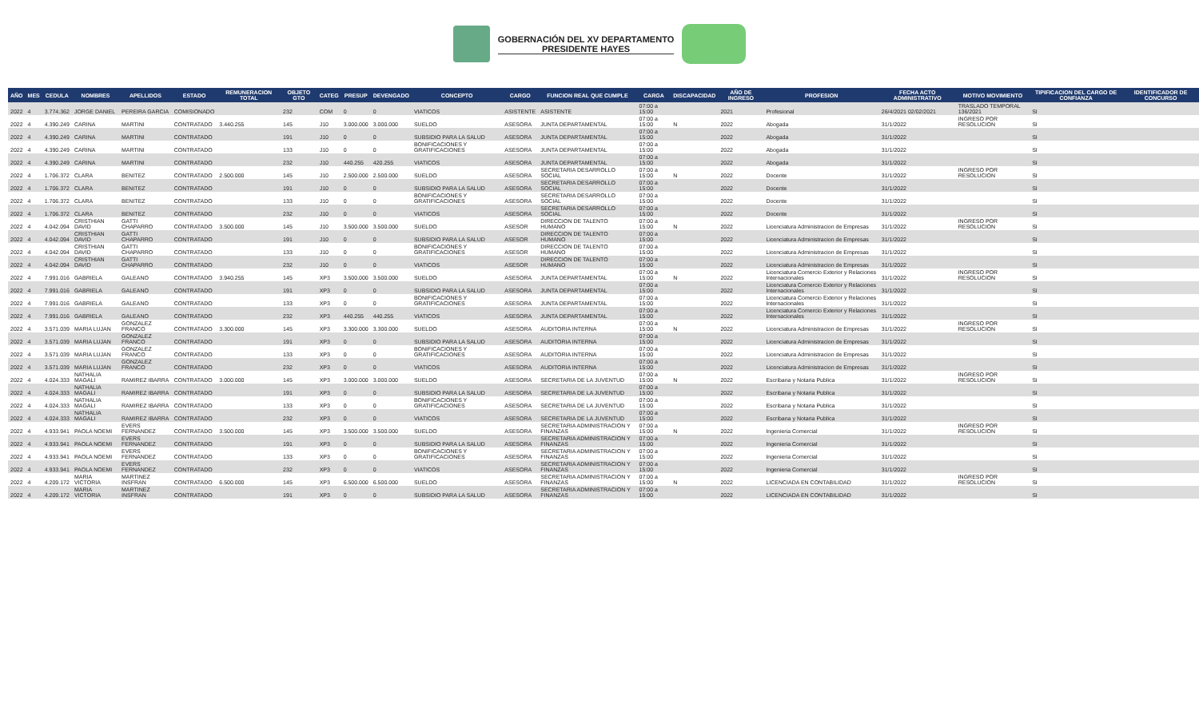GOBERNACIÓN DEL XV DEPARTAMENTO
PRESIDENTE HAYES
| AÑO | MES | CEDULA | NOMBRES | APELLIDOS | ESTADO | REMUNERACION TOTAL | OBJETO GTO | CATEG | PRESUP | DEVENGADO | CONCEPTO | CARGO | FUNCION REAL QUE CUMPLE | CARGA | DISCAPACIDAD | AÑO DE INGRESO | PROFESION | FECHA ACTO ADMINISTRATIVO | MOTIVO MOVIMIENTO | TIPIFICACION DEL CARGO DE CONFIANZA | IDENTIFICADOR DE CONCURSO |
| --- | --- | --- | --- | --- | --- | --- | --- | --- | --- | --- | --- | --- | --- | --- | --- | --- | --- | --- | --- | --- | --- |
| 2022 | 4 | 3.774.362 | JORGE DANIEL | PEREIRA GARCIA | COMISIONADO | | 232 | COM | 0 | 0 | VIATICOS | ASISTENTE | ASISTENTE | 07:00 a 15:00 | | 2021 | Profesional | 26/4/2021 02/02/2021 | TRASLADO TEMPORAL 136/2021 | SI | |
| 2022 | 4 | 4.390.249 | CARINA | MARTINI | CONTRATADO | 3.440.255 | 145 | J10 | 3.000.000 | 3.000.000 | SUELDO | ASESORA | JUNTA DEPARTAMENTAL | 07:00 a 15:00 | N | 2022 | Abogada | 31/1/2022 | INGRESO POR RESOLUCION | SI | |
| 2022 | 4 | 4.390.249 | CARINA | MARTINI | CONTRATADO | | 191 | J10 | 0 | 0 | SUBSIDIO PARA LA SALUD | ASESORA | JUNTA DEPARTAMENTAL | 07:00 a 15:00 | | 2022 | Abogada | 31/1/2022 | | SI | |
| 2022 | 4 | 4.390.249 | CARINA | MARTINI | CONTRATADO | | 133 | J10 | 0 | 0 | BONIFICACIONES Y GRATIFICACIONES | ASESORA | JUNTA DEPARTAMENTAL | 07:00 a 15:00 | | 2022 | Abogada | 31/1/2022 | | SI | |
| 2022 | 4 | 4.390.249 | CARINA | MARTINI | CONTRATADO | | 232 | J10 | 440.255 | 420.255 | VIATICOS | ASESORA | JUNTA DEPARTAMENTAL | 07:00 a 15:00 | | 2022 | Abogada | 31/1/2022 | | SI | |
| 2022 | 4 | 1.706.372 | CLARA | BENITEZ | CONTRATADO | 2.500.000 | 145 | J10 | 2.500.000 | 2.500.000 | SUELDO | ASESORA | SECRETARIA DESARROLLO SOCIAL | 07:00 a 15:00 | N | 2022 | Docente | 31/1/2022 | INGRESO POR RESOLUCION | SI | |
| 2022 | 4 | 1.706.372 | CLARA | BENITEZ | CONTRATADO | | 191 | J10 | 0 | 0 | SUBSIDIO PARA LA SALUD | ASESORA | SECRETARIA DESARROLLO SOCIAL | 07:00 a 15:00 | | 2022 | Docente | 31/1/2022 | | SI | |
| 2022 | 4 | 1.706.372 | CLARA | BENITEZ | CONTRATADO | | 133 | J10 | 0 | 0 | BONIFICACIONES Y GRATIFICACIONES | ASESORA | SECRETARIA DESARROLLO SOCIAL | 07:00 a 15:00 | | 2022 | Docente | 31/1/2022 | | SI | |
| 2022 | 4 | 1.706.372 | CLARA | BENITEZ | CONTRATADO | | 232 | J10 | 0 | 0 | VIATICOS | ASESORA | SECRETARIA DESARROLLO SOCIAL | 07:00 a 15:00 | | 2022 | Docente | 31/1/2022 | | SI | |
| 2022 | 4 | 4.042.094 | CRISTHIAN DAVID | GATTI CHAPARRO | CONTRATADO | 3.500.000 | 145 | J10 | 3.500.000 | 3.500.000 | SUELDO | ASESOR | DIRECCION DE TALENTO HUMANO | 07:00 a 15:00 | N | 2022 | Licenciatura Administracion de Empresas | 31/1/2022 | INGRESO POR RESOLUCION | SI | |
| 2022 | 4 | 4.042.094 | CRISTHIAN DAVID | GATTI CHAPARRO | CONTRATADO | | 191 | J10 | 0 | 0 | SUBSIDIO PARA LA SALUD | ASESOR | DIRECCION DE TALENTO HUMANO | 07:00 a 15:00 | | 2022 | Licenciatura Administracion de Empresas | 31/1/2022 | | SI | |
| 2022 | 4 | 4.042.094 | CRISTHIAN DAVID | GATTI CHAPARRO | CONTRATADO | | 133 | J10 | 0 | 0 | BONIFICACIONES Y GRATIFICACIONES | ASESOR | DIRECCION DE TALENTO HUMANO | 07:00 a 15:00 | | 2022 | Licenciatura Administracion de Empresas | 31/1/2022 | | SI | |
| 2022 | 4 | 4.042.094 | CRISTHIAN DAVID | GATTI CHAPARRO | CONTRATADO | | 232 | J10 | 0 | 0 | VIATICOS | ASESOR | DIRECCION DE TALENTO HUMANO | 07:00 a 15:00 | | 2022 | Licenciatura Administracion de Empresas | 31/1/2022 | | SI | |
| 2022 | 4 | 7.991.016 | GABRIELA | GALEANO | CONTRATADO | 3.940.255 | 145 | XP3 | 3.500.000 | 3.500.000 | SUELDO | ASESORA | JUNTA DEPARTAMENTAL | 07:00 a 15:00 | N | 2022 | Licenciatura Comercio Exterior y Relaciones Internacionales | 31/1/2022 | INGRESO POR RESOLUCION | SI | |
| 2022 | 4 | 7.991.016 | GABRIELA | GALEANO | CONTRATADO | | 191 | XP3 | 0 | 0 | SUBSIDIO PARA LA SALUD | ASESORA | JUNTA DEPARTAMENTAL | 07:00 a 15:00 | | 2022 | Licenciatura Comercio Exterior y Relaciones Internacionales | 31/1/2022 | | SI | |
| 2022 | 4 | 7.991.016 | GABRIELA | GALEANO | CONTRATADO | | 133 | XP3 | 0 | 0 | BONIFICACIONES Y GRATIFICACIONES | ASESORA | JUNTA DEPARTAMENTAL | 07:00 a 15:00 | | 2022 | Licenciatura Comercio Exterior y Relaciones Internacionales | 31/1/2022 | | SI | |
| 2022 | 4 | 7.991.016 | GABRIELA | GALEANO | CONTRATADO | | 232 | XP3 | 440.255 | 440.255 | VIATICOS | ASESORA | JUNTA DEPARTAMENTAL | 07:00 a 15:00 | | 2022 | Licenciatura Comercio Exterior y Relaciones Internacionales | 31/1/2022 | | SI | |
| 2022 | 4 | 3.571.039 | MARIA LUJAN | GONZALEZ FRANCO | CONTRATADO | 3.300.000 | 145 | XP3 | 3.300.000 | 3.300.000 | SUELDO | ASESORA | AUDITORIA INTERNA | 07:00 a 15:00 | N | 2022 | Licenciatura Administracion de Empresas | 31/1/2022 | INGRESO POR RESOLUCION | SI | |
| 2022 | 4 | 3.571.039 | MARIA LUJAN | GONZALEZ FRANCO | CONTRATADO | | 191 | XP3 | 0 | 0 | SUBSIDIO PARA LA SALUD | ASESORA | AUDITORIA INTERNA | 07:00 a 15:00 | | 2022 | Licenciatura Administracion de Empresas | 31/1/2022 | | SI | |
| 2022 | 4 | 3.571.039 | MARIA LUJAN | GONZALEZ FRANCO | CONTRATADO | | 133 | XP3 | 0 | 0 | BONIFICACIONES Y GRATIFICACIONES | ASESORA | AUDITORIA INTERNA | 07:00 a 15:00 | | 2022 | Licenciatura Administracion de Empresas | 31/1/2022 | | SI | |
| 2022 | 4 | 3.571.039 | MARIA LUJAN | GONZALEZ FRANCO | CONTRATADO | | 232 | XP3 | 0 | 0 | VIATICOS | ASESORA | AUDITORIA INTERNA | 07:00 a 15:00 | | 2022 | Licenciatura Administracion de Empresas | 31/1/2022 | | SI | |
| 2022 | 4 | 4.024.333 | NATHALIA MAGALI | RAMIREZ IBARRA | CONTRATADO | 3.000.000 | 145 | XP3 | 3.000.000 | 3.000.000 | SUELDO | ASESORA | SECRETARIA DE LA JUVENTUD | 07:00 a 15:00 | N | 2022 | Escribana y Notaria Publica | 31/1/2022 | INGRESO POR RESOLUCION | SI | |
| 2022 | 4 | 4.024.333 | NATHALIA MAGALI | RAMIREZ IBARRA | CONTRATADO | | 191 | XP3 | 0 | 0 | SUBSIDIO PARA LA SALUD | ASESORA | SECRETARIA DE LA JUVENTUD | 07:00 a 15:00 | | 2022 | Escribana y Notaria Publica | 31/1/2022 | | SI | |
| 2022 | 4 | 4.024.333 | NATHALIA MAGALI | RAMIREZ IBARRA | CONTRATADO | | 133 | XP3 | 0 | 0 | BONIFICACIONES Y GRATIFICACIONES | ASESORA | SECRETARIA DE LA JUVENTUD | 07:00 a 15:00 | | 2022 | Escribana y Notaria Publica | 31/1/2022 | | SI | |
| 2022 | 4 | 4.024.333 | NATHALIA MAGALI | RAMIREZ IBARRA | CONTRATADO | | 232 | XP3 | 0 | 0 | VIATICOS | ASESORA | SECRETARIA DE LA JUVENTUD | 07:00 a 15:00 | | 2022 | Escribana y Notaria Publica | 31/1/2022 | | SI | |
| 2022 | 4 | 4.933.941 | PAOLA NOEMI | EVERS FERNANDEZ | CONTRATADO | 3.500.000 | 145 | XP3 | 3.500.000 | 3.500.000 | SUELDO | ASESORA | SECRETARIA ADMINISTRACION Y FINANZAS | 07:00 a 15:00 | N | 2022 | Ingenieria Comercial | 31/1/2022 | INGRESO POR RESOLUCION | SI | |
| 2022 | 4 | 4.933.941 | PAOLA NOEMI | EVERS FERNANDEZ | CONTRATADO | | 191 | XP3 | 0 | 0 | SUBSIDIO PARA LA SALUD | ASESORA | SECRETARIA ADMINISTRACION Y FINANZAS | 07:00 a 15:00 | | 2022 | Ingenieria Comercial | 31/1/2022 | | SI | |
| 2022 | 4 | 4.933.941 | PAOLA NOEMI | EVERS FERNANDEZ | CONTRATADO | | 133 | XP3 | 0 | 0 | BONIFICACIONES Y GRATIFICACIONES | ASESORA | SECRETARIA ADMINISTRACION Y FINANZAS | 07:00 a 15:00 | | 2022 | Ingenieria Comercial | 31/1/2022 | | SI | |
| 2022 | 4 | 4.933.941 | PAOLA NOEMI | EVERS FERNANDEZ | CONTRATADO | | 232 | XP3 | 0 | 0 | VIATICOS | ASESORA | SECRETARIA ADMINISTRACION Y FINANZAS | 07:00 a 15:00 | | 2022 | Ingenieria Comercial | 31/1/2022 | | SI | |
| 2022 | 4 | 4.209.172 | MARIA VICTORIA | MARTINEZ INSFRAN | CONTRATADO | 6.500.000 | 145 | XP3 | 6.500.000 | 6.500.000 | SUELDO | ASESORA | SECRETARIA ADMINISTRACION Y FINANZAS | 07:00 a 15:00 | N | 2022 | LICENCIADA EN CONTABILIDAD | 31/1/2022 | INGRESO POR RESOLUCION | SI | |
| 2022 | 4 | 4.209.172 | MARIA VICTORIA | MARTINEZ INSFRAN | CONTRATADO | | 191 | XP3 | 0 | 0 | SUBSIDIO PARA LA SALUD | ASESORA | SECRETARIA ADMINISTRACION Y FINANZAS | 07:00 a 15:00 | | 2022 | LICENCIADA EN CONTABILIDAD | 31/1/2022 | | SI | |